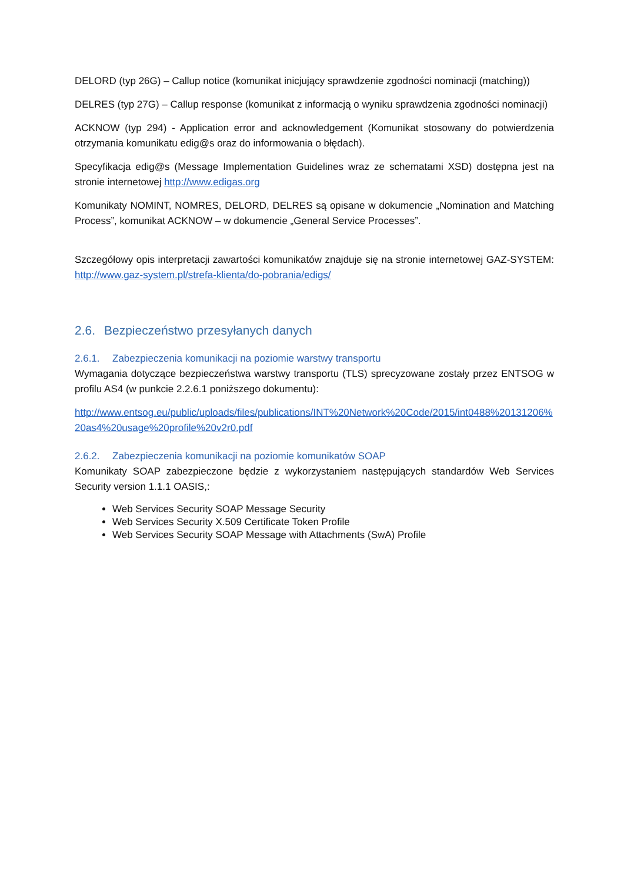DELORD (typ 26G) – Callup notice (komunikat inicjujący sprawdzenie zgodności nominacji (matching))
DELRES (typ 27G) – Callup response (komunikat z informacją o wyniku sprawdzenia zgodności nominacji)
ACKNOW (typ 294) - Application error and acknowledgement (Komunikat stosowany do potwierdzenia otrzymania komunikatu edig@s oraz do informowania o błędach).
Specyfikacja edig@s (Message Implementation Guidelines wraz ze schematami XSD) dostępna jest na stronie internetowej http://www.edigas.org
Komunikaty NOMINT, NOMRES, DELORD, DELRES są opisane w dokumencie „Nomination and Matching Process”, komunikat ACKNOW – w dokumencie „General Service Processes”.
Szczegółowy opis interpretacji zawartości komunikatów znajduje się na stronie internetowej GAZ-SYSTEM: http://www.gaz-system.pl/strefa-klienta/do-pobrania/edigs/
2.6. Bezpieczeństwo przesyłanych danych
2.6.1. Zabezpieczenia komunikacji na poziomie warstwy transportu
Wymagania dotyczące bezpieczeństwa warstwy transportu (TLS) sprecyzowane zostały przez ENTSOG w profilu AS4 (w punkcie 2.2.6.1 poniższego dokumentu):
http://www.entsog.eu/public/uploads/files/publications/INT%20Network%20Code/2015/int0488%20131206%20as4%20usage%20profile%20v2r0.pdf
2.6.2. Zabezpieczenia komunikacji na poziomie komunikatów SOAP
Komunikaty SOAP zabezpieczone będzie z wykorzystaniem następujących standardów Web Services Security version 1.1.1 OASIS,:
Web Services Security SOAP Message Security
Web Services Security X.509 Certificate Token Profile
Web Services Security SOAP Message with Attachments (SwA) Profile